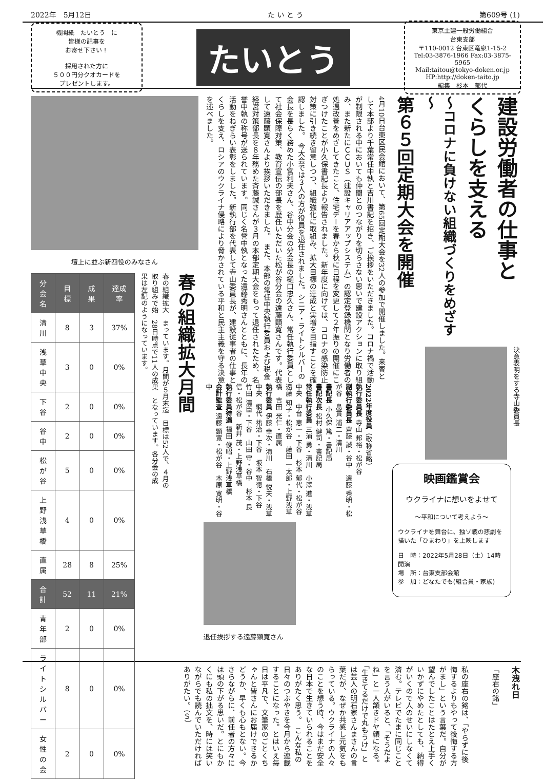2022年　5月12日 た い と う 第609号 (1)
機関紙　たいとう　に
皆様の記事を
お寄せ下さい！
採用された方に
５００円分クオカードを
プレゼントします。
たいとう
東京土建一般労働組合
台東支部
〒110-0012 台東区竜泉1-15-2
Tel:03-3876-1966 Fax:03-3875-5965
Mail:taitou@tokyo-doken.or.jp
HP:http://doken-taito.jp
編集　杉本　郁代
建設労働者の仕事と
くらしを支える
～コロナに負けない組織づくりをめざす～
第６５回定期大会を開催
決意表明をする寺山委員長
映画鑑賞会
ウクライナに想いをよせて
～平和について考えよう～
ウクライナを舞台に、独ソ戦の悲劇を描いた「ひまわり」を上映します
日　時：2022年5月28日（土）14時開演
場　所：台東支部会館
参　加：どなたでも(組合員・家族)
4月10日台東区民会館において、第65回定期大会を32人の参加で開催しました。来賓として本部より千葉常任中執と吉川書記を招き、ご挨拶をいただきました。コロナ禍で活動が制限される中においても仲間とのつながりを切らさない思いで建設アクションに取り組み、また新たにＣＣＵＳ（建設キャリアアップシステム）の認定登録機関となり労働者の処遇改善をめざしてきたこと、住宅デーを春から秋に日程を変更して２年振りの開催にこぎつけたことが小久保書記長より報告されました。新年度に向けては、コロナの感染防止対策に引き続き留意しつつ、組織強化に取組み、拡大目標の達成と実増を目指すことを確認しました。　今大会では３人の方が役員を退任されました。シニア・ライトシルバーの会長を長らく務めた小宮利夫さん、谷中分会の分会長の樋口忠久さん、常任執行委員として社会保障対策、教育宣伝の部長を歴任いただいた松が谷分会の遠藤顕寛さんです。代表して遠藤顕寛さんより挨拶いただきました。　また、本部の常任中央執行委員および税金経営対策部長を８年務めた斉藤誠さんが３月の本部定期大会をもって退任されたため、名誉中執の称号が送られています。同じく名誉中執となった遠藤秀明さんとともに、長年の活動をねぎらい表彰をしました。新執行部を代表して寺山委員長が、建設従事者の仕事とくらしを支え、ロシアのウクライナ侵略により脅かされている平和と民主主義を守る決意を述べました。
2022年度役員（敬称省略）
執行委員長 寺山 邦裕・松が谷
副執行委員長 齋藤 誠・谷中　遠藤 秀明・松が谷　島貫 浦二・清川
書記長 小久保 篤・書記局
書記次長 松村 健司・書記局
常任執行委員 三浦 勇・清川　小澤 進・浅草中央　中台 恵一・下谷　杉本 郁代・松が谷　遠藤 知子・松が谷　藤田 一太郎・上野浅草橋　吉田 光仁・直属
執行委員 伊藤 幸次・清川　石橋 悦夫・浅草中央　網代 祐治・下谷　坂本 智徳・下谷　竹田 清臣・下谷　山田 守・谷中　杉本 良信・松が谷　新井 茂・上野浅草橋
執行委員待遇 福田 俊昭・上野浅草橋
会計監査 遠藤 顕寛・松が谷　木原 寛明・谷中
退任挨拶する遠藤顕寛さん
壇上に並ぶ新四役のみなさん
春の組織拡大月間
春の組織拡大　まっています。月間が５月末迄　目標は52人で、４月の取り組みで始　28日時点で11人の成果　となっています。各分会の成果は左記のようになっています。
| 分会名 | 目標 | 成果 | 達成率 |
| --- | --- | --- | --- |
| 清川 | 8 | 3 | 37% |
| 浅草中央 | 3 | 0 | 0% |
| 下谷 | 2 | 0 | 0% |
| 谷中 | 2 | 0 | 0% |
| 松が谷 | 5 | 0 | 0% |
| 上野浅草橋 | 4 | 0 | 0% |
| 直属 | 28 | 8 | 25% |
| 合計 | 52 | 11 | 21% |
| 青年部 | 2 | 0 | 0% |
| ライトシルバー | 8 | 0 | 0% |
| 女性の会 | 2 | 0 | 0% |
木洩れ日
「座右の銘」
私の座右の銘は、「やらずに後悔するよりもやって後悔する方がまし」という言葉だ。自分が望んでしたことはたとえ上手くいかずにやめたとしても、納得がいくので人のせいにしなくて済む。テレビでたまに同じことを言う人がいると、「そうだよね」と一人頷きドヤ顔になる。　「生きてるだけで丸もうけ」とは芸人の明石家さんまさんの言葉だが、なぜか共感し元気をもらっている。ウクライナの人々のことを想う時、今はまだ安全な日本で生きていられることをありがたく思う。　こんな私の日々のつぶやきを今月から連載することになった。とはいえ毎日は平凡で、文筆家のごとくちゃんと皆さんにお届けできるかどうか、早くも心もとない。今さらながらに、前任者の方々には頭の下がる思いだ。とにもかくにも私の拙文を、時には笑いながらでも読んでいただければありがたい。（Ｓ）